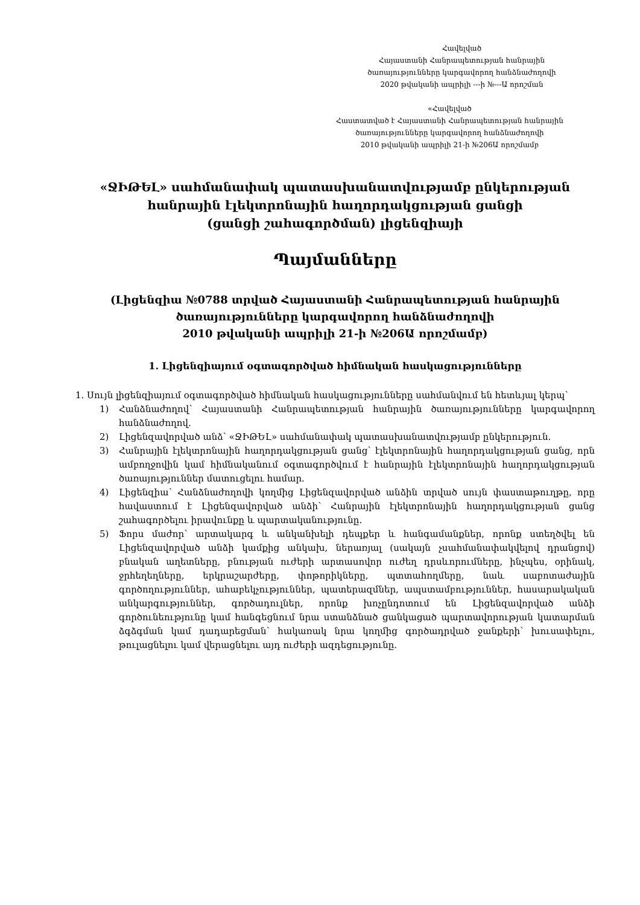Հավելված
Հայաստանի Հանրապետության հանրային
ծառայությունները կարգավորող հանձնաժողովի
2020 թվականի ապրիլի ---ի №---Ա որոշման
«Հավելված
Հաստատված է Հայաստանի Հանրապետության հանրային
ծառայությունները կարգավորող հանձնաժողովի
2010 թվականի ապրիլի 21-ի №206Ա որոշմամբ
«ՋԻԹԵԼ» սահմանափակ պատասխանատվությամբ ընկերության
հանրային էլեկտրոնային հաղորդակցության ցանցի
(ցանցի շահագործման) լիցենզիայի
Պայմանները
(Լիցենզիա №0788 տրված Հայաստանի Հանրապետության հանրային
ծառայությունները կարգավորող հանձնաժողովի
2010 թվականի ապրիլի 21-ի №206Ա որոշմամբ)
1. Լիցենզիայում օգտագործված հիմնական հասկացությունները
1. Սույն լիցենզիայում օգտագործված հիմնական հասկացությունները սահմանվում են հետևյալ կերպ՝
1) Հանձնաժողով՝ Հայաստանի Հանրապետության հանրային ծառայությունները կարգավորող հանձնաժողով.
2) Լիցենզավորված անձ՝ «ՋԻԹԵԼ» սահմանափակ պատասխանատվությամբ ընկերություն.
3) Հանրային էլեկտրոնային հաղորդակցության ցանց՝ էլեկտրոնային հաղորդակցության ցանց, որն ամբողջովին կամ հիմնականում օգտագործվում է հանրային էլեկտրոնային հաղորդակցության ծառայություններ մատուցելու համար.
4) Լիցենզիա՝ Հանձնաժողովի կողմից Լիցենզավորված անձին տրված սույն փաստաթուղթը, որը հավաստում է Լիցենզավորված անձի՝ Հանրային էլեկտրոնային հաղորդակցության ցանց շահագործելու իրավունքը և պարտականությունը.
5) Ֆորս մաժոր՝ արտակարգ և անկանխելի դեպքեր և հանգամանքներ, որոնք ստեղծվել են Լիցենզավորված անձի կամքից անկախ, ներառյալ (սակայն չսահմանափակվելով դրանցով) բնական աղետները, բնության ուժերի արտասովոր ուժեղ դրսևորումները, ինչպես, օրինակ, ջրհեղեղները, երկրաշարժերը, փոթորիկները, պտտահողմերը, նաև սաբոտաժային գործողություններ, ահաբեկչություններ, պատերազմներ, ապստամբություններ, հասարակական անկարգություններ, գործադուլներ, որոնք խոչընդոտում են Լիցենզավորված անձի գործունեությունը կամ հանգեցնում նրա ստանձնած ցանկացած պարտավորության կատարման ձգձգման կամ դադարեցման՝ հակառակ նրա կողմից գործադրված ջանքերի՝ խուսափելու, թուլացնելու կամ վերացնելու այդ ուժերի ազդեցությունը.